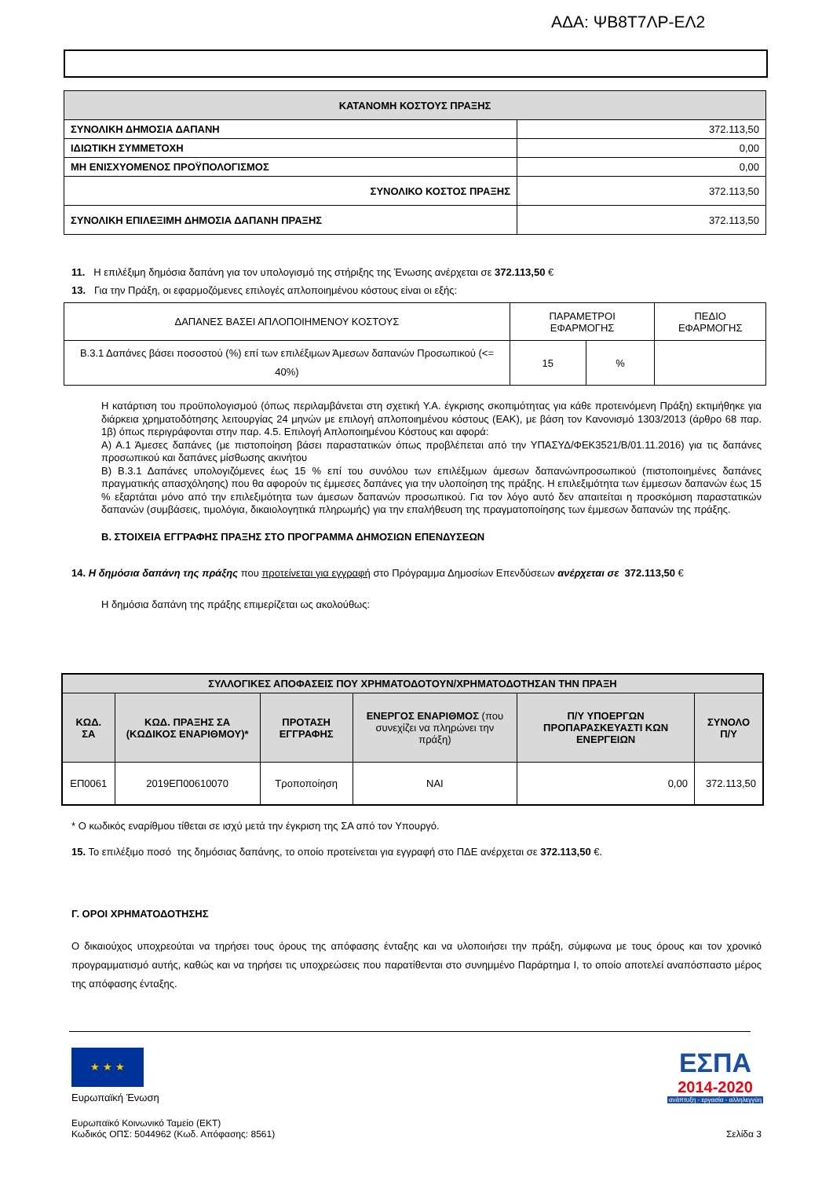ΑΔΑ: ΨΒ8Τ7ΛΡ-ΕΛ2
| ΚΑΤΑΝΟΜΗ ΚΟΣΤΟΥΣ ΠΡΑΞΗΣ | |
| --- | --- |
| ΣΥΝΟΛΙΚΗ ΔΗΜΟΣΙΑ ΔΑΠΑΝΗ | 372.113,50 |
| ΙΔΙΩΤΙΚΗ ΣΥΜΜΕΤΟΧΗ | 0,00 |
| ΜΗ ΕΝΙΣΧΥΟΜΕΝΟΣ ΠΡΟΫΠΟΛΟΓΙΣΜΟΣ | 0,00 |
| ΣΥΝΟΛΙΚΟ ΚΟΣΤΟΣ ΠΡΑΞΗΣ | 372.113,50 |
| ΣΥΝΟΛΙΚΗ ΕΠΙΛΕΞΙΜΗ ΔΗΜΟΣΙΑ ΔΑΠΑΝΗ ΠΡΑΞΗΣ | 372.113,50 |
11. Η επιλέξιμη δημόσια δαπάνη για τον υπολογισμό της στήριξης της Ένωσης ανέρχεται σε 372.113,50 €
13. Για την Πράξη, οι εφαρμοζόμενες επιλογές απλοποιημένου κόστους είναι οι εξής:
| ΔΑΠΑΝΕΣ ΒΑΣΕΙ ΑΠΛΟΠΟΙΗΜΕΝΟΥ ΚΟΣΤΟΥΣ | ΠΑΡΑΜΕΤΡΟΙ ΕΦΑΡΜΟΓΗΣ | | ΠΕΔΙΟ ΕΦΑΡΜΟΓΗΣ |
| Β.3.1 Δαπάνες βάσει ποσοστού (%) επί των επιλέξιμων Άμεσων δαπανών Προσωπικού (<= 40%) | 15 | % | |
Η κατάρτιση του προϋπολογισμού (όπως περιλαμβάνεται στη σχετική Υ.Α. έγκρισης σκοπιμότητας για κάθε προτεινόμενη Πράξη) εκτιμήθηκε για διάρκεια χρηματοδότησης λειτουργίας 24 μηνών με επιλογή απλοποιημένου κόστους (ΕΑΚ), με βάση τον Κανονισμό 1303/2013 (άρθρο 68 παρ. 1β) όπως περιγράφονται στην παρ. 4.5. Επιλογή Απλοποιημένου Κόστους και αφορά:
Α) Α.1 Άμεσες δαπάνες (με πιστοποίηση βάσει παραστατικών όπως προβλέπεται από την ΥΠΑΣΥΔ/ΦΕΚ3521/Β/01.11.2016) για τις δαπάνες προσωπικού και δαπάνες μίσθωσης ακινήτου
Β) Β.3.1 Δαπάνες υπολογιζόμενες έως 15 % επί του συνόλου των επιλέξιμων άμεσων δαπανώνπροσωπικού (πιστοποιημένες δαπάνες πραγματικής απασχόλησης) που θα αφορούν τις έμμεσες δαπάνες για την υλοποίηση της πράξης. Η επιλεξιμότητα των έμμεσων δαπανών έως 15 % εξαρτάται μόνο από την επιλεξιμότητα των άμεσων δαπανών προσωπικού. Για τον λόγο αυτό δεν απαιτείται η προσκόμιση παραστατικών δαπανών (συμβάσεις, τιμολόγια, δικαιολογητικά πληρωμής) για την επαλήθευση της πραγματοποίησης των έμμεσων δαπανών της πράξης.
Β. ΣΤΟΙΧΕΙΑ ΕΓΓΡΑΦΗΣ ΠΡΑΞΗΣ ΣΤΟ ΠΡΟΓΡΑΜΜΑ ΔΗΜΟΣΙΩΝ ΕΠΕΝΔΥΣΕΩΝ
14. Η δημόσια δαπάνη της πράξης που προτείνεται για εγγραφή στο Πρόγραμμα Δημοσίων Επενδύσεων ανέρχεται σε 372.113,50 €
Η δημόσια δαπάνη της πράξης επιμερίζεται ως ακολούθως:
| ΣΥΛΛΟΓΙΚΕΣ ΑΠΟΦΑΣΕΙΣ ΠΟΥ ΧΡΗΜΑΤΟΔΟΤΟΥΝ/ΧΡΗΜΑΤΟΔΟΤΗΣΑΝ ΤΗΝ ΠΡΑΞΗ | | | | | |
| --- | --- | --- | --- | --- | --- |
| ΚΩΔ. ΣΑ | ΚΩΔ. ΠΡΑΞΗΣ ΣΑ (ΚΩΔΙΚΟΣ ΕΝΑΡΙΘΜΟΥ)* | ΠΡΟΤΑΣΗ ΕΓΓΡΑΦΗΣ | ΕΝΕΡΓΟΣ ΕΝΑΡΙΘΜΟΣ (που συνεχίζει να πληρώνει την πράξη) | Π/Υ ΥΠΟΕΡΓΩΝ ΠΡΟΠΑΡΑΣΚΕΥΑΣΤΙ ΚΩΝ ΕΝΕΡΓΕΙΩΝ | ΣΥΝΟΛΟ Π/Υ |
| ΕΠ0061 | 2019ΕΠ00610070 | Τροποποίηση | ΝΑΙ | 0,00 | 372.113,50 |
* Ο κωδικός εναρίθμου τίθεται σε ισχύ μετά την έγκριση της ΣΑ από τον Υπουργό.
15. Το επιλέξιμο ποσό της δημόσιας δαπάνης, το οποίο προτείνεται για εγγραφή στο ΠΔΕ ανέρχεται σε 372.113,50 €.
Γ. ΟΡΟΙ ΧΡΗΜΑΤΟΔΟΤΗΣΗΣ
Ο δικαιούχος υποχρεούται να τηρήσει τους όρους της απόφασης ένταξης και να υλοποιήσει την πράξη, σύμφωνα με τους όρους και τον χρονικό προγραμματισμό αυτής, καθώς και να τηρήσει τις υποχρεώσεις που παρατίθενται στο συνημμένο Παράρτημα Ι, το οποίο αποτελεί αναπόσπαστο μέρος της απόφασης ένταξης.
★ ★ ★
Ευρωπαϊκή Ένωση
ΕΣΠΑ
2014-2020
ανάπτυξη - εργασία - αλληλεγγύη
Ευρωπαϊκό Κοινωνικό Ταμείο (ΕΚΤ)
Κωδικός ΟΠΣ: 5044962 (Κωδ. Απόφασης: 8561)
Σελίδα 3